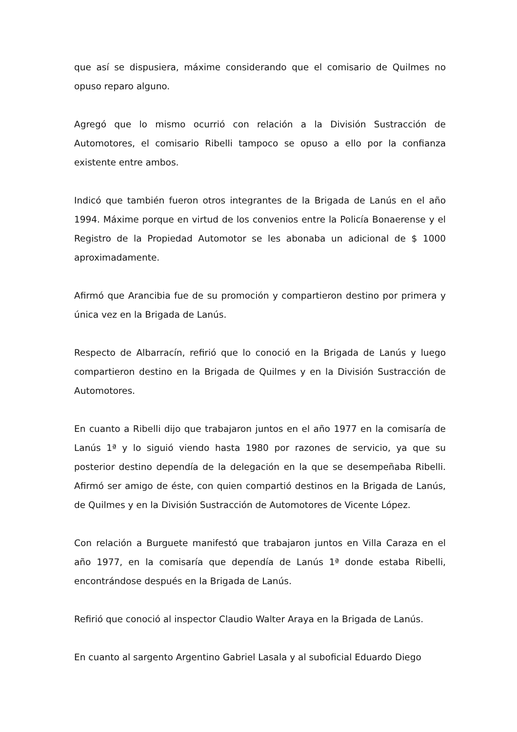que así se dispusiera, máxime considerando que el comisario de Quilmes no opuso reparo alguno.
Agregó que lo mismo ocurrió con relación a la División Sustracción de Automotores, el comisario Ribelli tampoco se opuso a ello por la confianza existente entre ambos.
Indicó que también fueron otros integrantes de la Brigada de Lanús en el año 1994. Máxime porque en virtud de los convenios entre la Policía Bonaerense y el Registro de la Propiedad Automotor se les abonaba un adicional de $ 1000 aproximadamente.
Afirmó que Arancibia fue de su promoción y compartieron destino por primera y única vez en la Brigada de Lanús.
Respecto de Albarracín, refirió que lo conoció en la Brigada de Lanús y luego compartieron destino en la Brigada de Quilmes y en la División Sustracción de Automotores.
En cuanto a Ribelli dijo que trabajaron juntos en el año 1977 en la comisaría de Lanús 1ª y lo siguió viendo hasta 1980 por razones de servicio, ya que su posterior destino dependía de la delegación en la que se desempeñaba Ribelli. Afirmó ser amigo de éste, con quien compartió destinos en la Brigada de Lanús, de Quilmes y en la División Sustracción de Automotores de Vicente López.
Con relación a Burguete manifestó que trabajaron juntos en Villa Caraza en el año 1977, en la comisaría que dependía de Lanús 1ª donde estaba Ribelli, encontrándose después en la Brigada de Lanús.
Refirió que conoció al inspector Claudio Walter Araya en la Brigada de Lanús.
En cuanto al sargento Argentino Gabriel Lasala y al suboficial Eduardo Diego